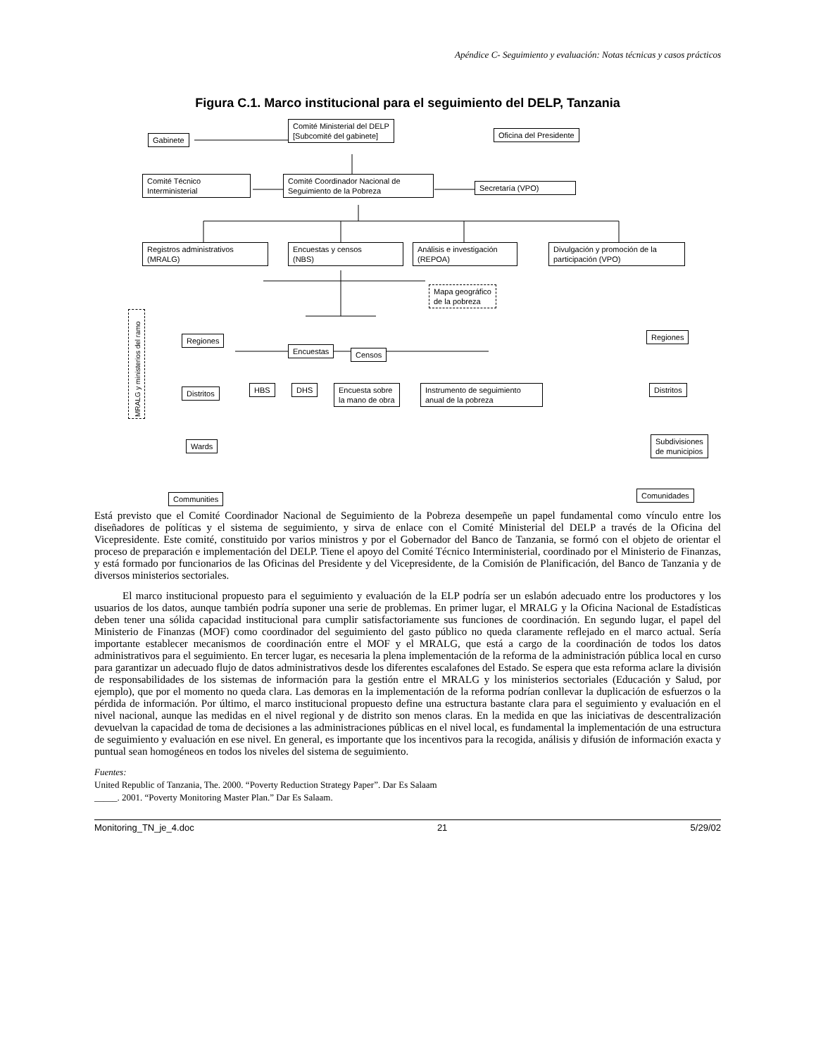Apéndice C- Seguimiento y evaluación: Notas técnicas y casos prácticos
Figura C.1. Marco institucional para el seguimiento del DELP, Tanzania
Gabinete
Comité Ministerial del DELP
[Subcomité del gabinete]
Oficina del Presidente
Comité Técnico
Interministerial
Comité Coordinador Nacional de
Seguimiento de la Pobreza
Secretaría (VPO)
Registros administrativos
(MRALG)
Encuestas y censos
(NBS)
Análisis e investigación
(REPOA)
Divulgación y promoción de la participación (VPO)
Mapa geográfico
de la pobreza
Regiones
Encuestas Censos
Distritos HBS DHS
Encuesta sobre
la mano de obra
Instrumento de seguimiento
anual de la pobreza
MRALG y ministerios del ramo
Wards
Communities
Regiones
Distritos
Subdivisiones
de municipios
Comunidades
Está previsto que el Comité Coordinador Nacional de Seguimiento de la Pobreza desempeñe un papel fundamental como vínculo entre los diseñadores de políticas y el sistema de seguimiento, y sirva de enlace con el Comité Ministerial del DELP a través de la Oficina del Vicepresidente. Este comité, constituido por varios ministros y por el Gobernador del Banco de Tanzania, se formó con el objeto de orientar el proceso de preparación e implementación del DELP. Tiene el apoyo del Comité Técnico Interministerial, coordinado por el Ministerio de Finanzas, y está formado por funcionarios de las Oficinas del Presidente y del Vicepresidente, de la Comisión de Planificación, del Banco de Tanzania y de diversos ministerios sectoriales.
El marco institucional propuesto para el seguimiento y evaluación de la ELP podría ser un eslabón adecuado entre los productores y los usuarios de los datos, aunque también podría suponer una serie de problemas. En primer lugar, el MRALG y la Oficina Nacional de Estadísticas deben tener una sólida capacidad institucional para cumplir satisfactoriamente sus funciones de coordinación. En segundo lugar, el papel del Ministerio de Finanzas (MOF) como coordinador del seguimiento del gasto público no queda claramente reflejado en el marco actual. Sería importante establecer mecanismos de coordinación entre el MOF y el MRALG, que está a cargo de la coordinación de todos los datos administrativos para el seguimiento. En tercer lugar, es necesaria la plena implementación de la reforma de la administración pública local en curso para garantizar un adecuado flujo de datos administrativos desde los diferentes escalafones del Estado. Se espera que esta reforma aclare la división de responsabilidades de los sistemas de información para la gestión entre el MRALG y los ministerios sectoriales (Educación y Salud, por ejemplo), que por el momento no queda clara. Las demoras en la implementación de la reforma podrían conllevar la duplicación de esfuerzos o la pérdida de información. Por último, el marco institucional propuesto define una estructura bastante clara para el seguimiento y evaluación en el nivel nacional, aunque las medidas en el nivel regional y de distrito son menos claras. En la medida en que las iniciativas de descentralización devuelvan la capacidad de toma de decisiones a las administraciones públicas en el nivel local, es fundamental la implementación de una estructura de seguimiento y evaluación en ese nivel. En general, es importante que los incentivos para la recogida, análisis y difusión de información exacta y puntual sean homogéneos en todos los niveles del sistema de seguimiento.
Fuentes:
United Republic of Tanzania, The. 2000. “Poverty Reduction Strategy Paper”. Dar Es Salaam
_____. 2001. “Poverty Monitoring Master Plan.” Dar Es Salaam.
Monitoring_TN_je_4.doc 21 5/29/02